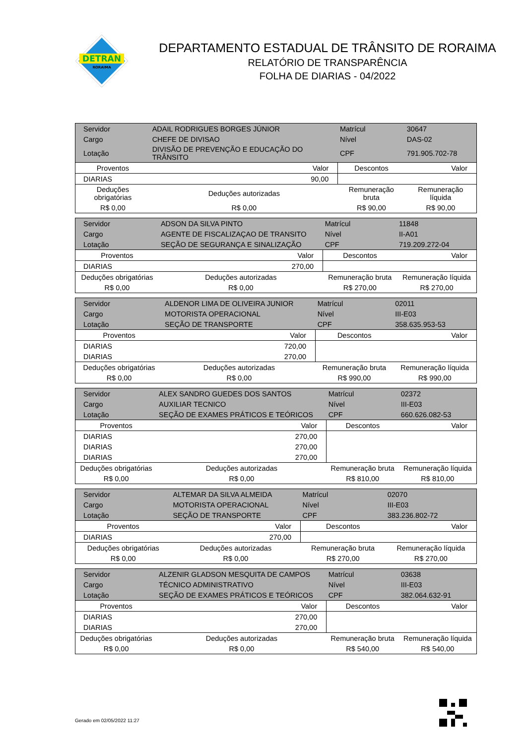DETRAN
RORAIMA
DEPARTAMENTO ESTADUAL DE TRÂNSITO DE RORAIMA
RELATÓRIO DE TRANSPARÊNCIA
FOLHA DE DIARIAS - 04/2022
| Servidor | ADAIL RODRIGUES BORGES JÚNIOR | | | Matrícul | 30647 |
| Cargo | CHEFE DE DIVISAO | | | Nível | DAS-02 |
| Lotação | DIVISÃO DE PREVENÇÃO E EDUCAÇÃO DO TRÂNSITO | | | CPF | 791.905.702-78 |
| Proventos | | Valor | Descontos | | Valor |
| DIARIAS | | 90,00 | | | |
| Deduções obrigatórias | | Deduções autorizadas | Remuneração bruta | | Remuneração líquida |
| R$ 0,00 | | R$ 0,00 | R$ 90,00 | | R$ 90,00 |
| Servidor | ADSON DA SILVA PINTO | | | Matrícul | 11848 |
| Cargo | AGENTE DE FISCALIZAÇAO DE TRANSITO | | | Nível | II-A01 |
| Lotação | SEÇÃO DE SEGURANÇA E SINALIZAÇÃO | | | CPF | 719.209.272-04 |
| Proventos | | Valor | Descontos | | Valor |
| DIARIAS | | 270,00 | | | |
| Deduções obrigatórias | | Deduções autorizadas | Remuneração bruta | | Remuneração líquida |
| R$ 0,00 | | R$ 0,00 | R$ 270,00 | | R$ 270,00 |
| Servidor | ALDENOR LIMA DE OLIVEIRA JUNIOR | | | Matrícul | 02011 |
| Cargo | MOTORISTA OPERACIONAL | | | Nível | III-E03 |
| Lotação | SEÇÃO DE TRANSPORTE | | | CPF | 358.635.953-53 |
| Proventos | | Valor | Descontos | | Valor |
| DIARIAS | | 720,00 | | | |
| DIARIAS | | 270,00 | | | |
| Deduções obrigatórias | | Deduções autorizadas | Remuneração bruta | | Remuneração líquida |
| R$ 0,00 | | R$ 0,00 | R$ 990,00 | | R$ 990,00 |
| Servidor | ALEX SANDRO GUEDES DOS SANTOS | | | Matrícul | 02372 |
| Cargo | AUXILIAR TECNICO | | | Nível | III-E03 |
| Lotação | SEÇÃO DE EXAMES PRÁTICOS E TEÓRICOS | | | CPF | 660.626.082-53 |
| Proventos | | Valor | Descontos | | Valor |
| DIARIAS | | 270,00 | | | |
| DIARIAS | | 270,00 | | | |
| DIARIAS | | 270,00 | | | |
| Deduções obrigatórias | | Deduções autorizadas | Remuneração bruta | | Remuneração líquida |
| R$ 0,00 | | R$ 0,00 | R$ 810,00 | | R$ 810,00 |
| Servidor | ALTEMAR DA SILVA ALMEIDA | | | Matrícul | 02070 |
| Cargo | MOTORISTA OPERACIONAL | | | Nível | III-E03 |
| Lotação | SEÇÃO DE TRANSPORTE | | | CPF | 383.236.802-72 |
| Proventos | | Valor | Descontos | | Valor |
| DIARIAS | | 270,00 | | | |
| Deduções obrigatórias | | Deduções autorizadas | Remuneração bruta | | Remuneração líquida |
| R$ 0,00 | | R$ 0,00 | R$ 270,00 | | R$ 270,00 |
| Servidor | ALZENIR GLADSON MESQUITA DE CAMPOS | | | Matrícul | 03638 |
| Cargo | TÉCNICO ADMINISTRATIVO | | | Nível | III-E03 |
| Lotação | SEÇÃO DE EXAMES PRÁTICOS E TEÓRICOS | | | CPF | 382.064.632-91 |
| Proventos | | Valor | Descontos | | Valor |
| DIARIAS | | 270,00 | | | |
| DIARIAS | | 270,00 | | | |
| Deduções obrigatórias | | Deduções autorizadas | Remuneração bruta | | Remuneração líquida |
| R$ 0,00 | | R$ 0,00 | R$ 540,00 | | R$ 540,00 |
Gerado em 02/05/2022 11:27